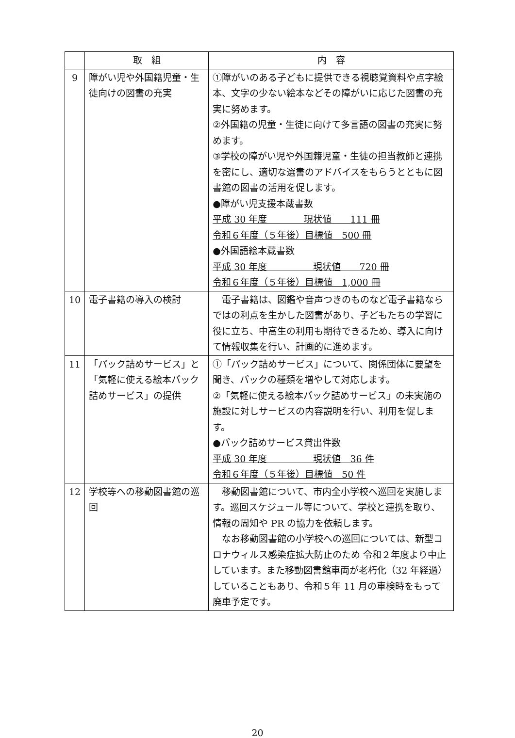| | 取 組 | 内 容 |
| --- | --- | --- |
| 9 | 障がい児や外国籍児童・生徒向けの図書の充実 | ①障がいのある子どもに提供できる視聴覚資料や点字絵本、文字の少ない絵本などその障がいに応じた図書の充実に努めます。 ②外国籍の児童・生徒に向けて多言語の図書の充実に努めます。 ③学校の障がい児や外国籍児童・生徒の担当教師と連携を密にし、適切な選書のアドバイスをもらうとともに図書館の図書の活用を促します。 ●障がい児支援本蔵書数 平成 30 年度 現状値 111 冊 令和６年度（５年後）目標値 500 冊 ●外国語絵本蔵書数 平成 30 年度 現状値 720 冊 令和６年度（５年後）目標値 1,000 冊 |
| 10 | 電子書籍の導入の検討 | 電子書籍は、図鑑や音声つきのものなど電子書籍ならではの利点を生かした図書があり、子どもたちの学習に役に立ち、中高生の利用も期待できるため、導入に向けて情報収集を行い、計画的に進めます。 |
| 11 | 「パック詰めサービス」と「気軽に使える絵本パック詰めサービス」の提供 | ①「パック詰めサービス」について、関係団体に要望を聞き、パックの種類を増やして対応します。 ②「気軽に使える絵本パック詰めサービス」の未実施の施設に対しサービスの内容説明を行い、利用を促します。 ●パック詰めサービス貸出件数 平成 30 年度 現状値 36 件 令和６年度（５年後）目標値 50 件 |
| 12 | 学校等への移動図書館の巡回 | 移動図書館について、市内全小学校へ巡回を実施します。巡回スケジュール等について、学校と連携を取り、情報の周知や PR の協力を依頼します。 なお移動図書館の小学校への巡回については、新型コロナウィルス感染症拡大防止のため 令和２年度より中止しています。また移動図書館車両が老朽化（32 年経過）していることもあり、令和５年 11 月の車検時をもって廃車予定です。 |
20